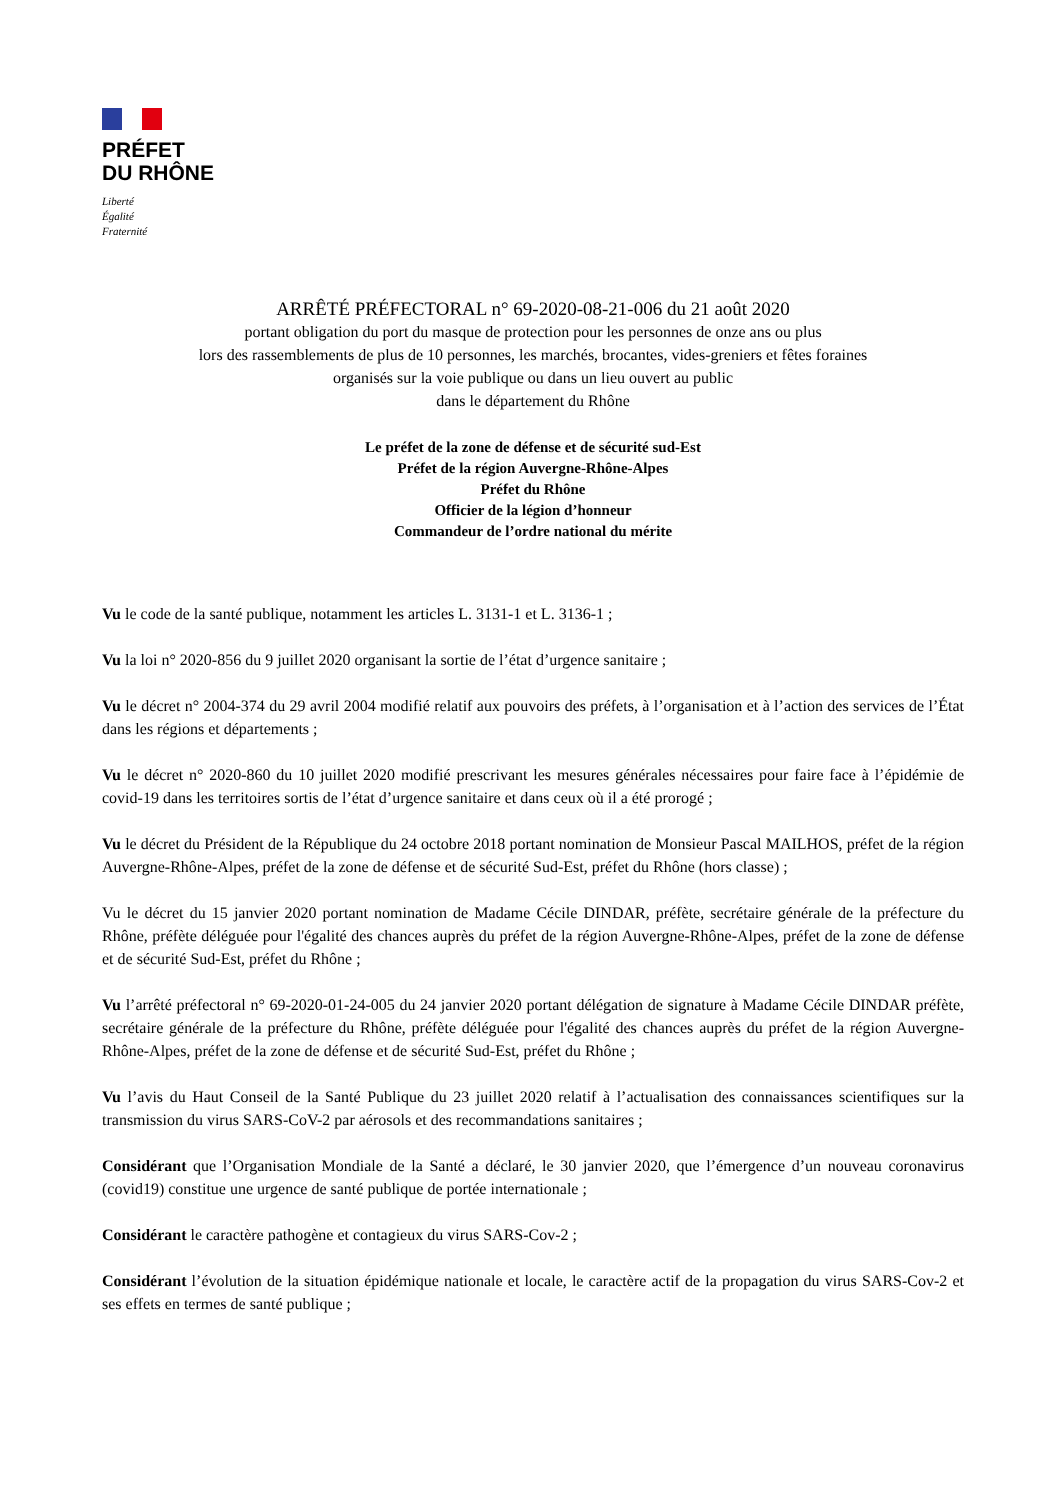PRÉFET
DU RHÔNE
Liberté
Égalité
Fraternité
ARRÊTÉ PRÉFECTORAL n° 69-2020-08-21-006 du 21 août 2020
portant obligation du port du masque de protection pour les personnes de onze ans ou plus
lors des rassemblements de plus de 10 personnes, les marchés, brocantes, vides-greniers et fêtes foraines
organisés sur la voie publique ou dans un lieu ouvert au public
dans le département du Rhône
Le préfet de la zone de défense et de sécurité sud-Est
Préfet de la région Auvergne-Rhône-Alpes
Préfet du Rhône
Officier de la légion d’honneur
Commandeur de l’ordre national du mérite
Vu le code de la santé publique, notamment les articles L. 3131-1 et L. 3136-1 ;
Vu la loi n° 2020-856 du 9 juillet 2020 organisant la sortie de l’état d’urgence sanitaire ;
Vu le décret n° 2004-374 du 29 avril 2004 modifié relatif aux pouvoirs des préfets, à l’organisation et à l’action des services de l’État dans les régions et départements ;
Vu le décret n° 2020-860 du 10 juillet 2020 modifié prescrivant les mesures générales nécessaires pour faire face à l’épidémie de covid-19 dans les territoires sortis de l’état d’urgence sanitaire et dans ceux où il a été prorogé ;
Vu le décret du Président de la République du 24 octobre 2018 portant nomination de Monsieur Pascal MAILHOS, préfet de la région Auvergne-Rhône-Alpes, préfet de la zone de défense et de sécurité Sud-Est, préfet du Rhône (hors classe) ;
Vu le décret du 15 janvier 2020 portant nomination de Madame Cécile DINDAR, préfète, secrétaire générale de la préfecture du Rhône, préfète déléguée pour l'égalité des chances auprès du préfet de la région Auvergne-Rhône-Alpes, préfet de la zone de défense et de sécurité Sud-Est, préfet du Rhône ;
Vu l’arrêté préfectoral n° 69-2020-01-24-005 du 24 janvier 2020 portant délégation de signature à Madame Cécile DINDAR préfète, secrétaire générale de la préfecture du Rhône, préfète déléguée pour l'égalité des chances auprès du préfet de la région Auvergne-Rhône-Alpes, préfet de la zone de défense et de sécurité Sud-Est, préfet du Rhône ;
Vu l’avis du Haut Conseil de la Santé Publique du 23 juillet 2020 relatif à l’actualisation des connaissances scientifiques sur la transmission du virus SARS-CoV-2 par aérosols et des recommandations sanitaires ;
Considérant que l’Organisation Mondiale de la Santé a déclaré, le 30 janvier 2020, que l’émergence d’un nouveau coronavirus (covid19) constitue une urgence de santé publique de portée internationale ;
Considérant le caractère pathogène et contagieux du virus SARS-Cov-2 ;
Considérant l’évolution de la situation épidémique nationale et locale, le caractère actif de la propagation du virus SARS-Cov-2 et ses effets en termes de santé publique ;